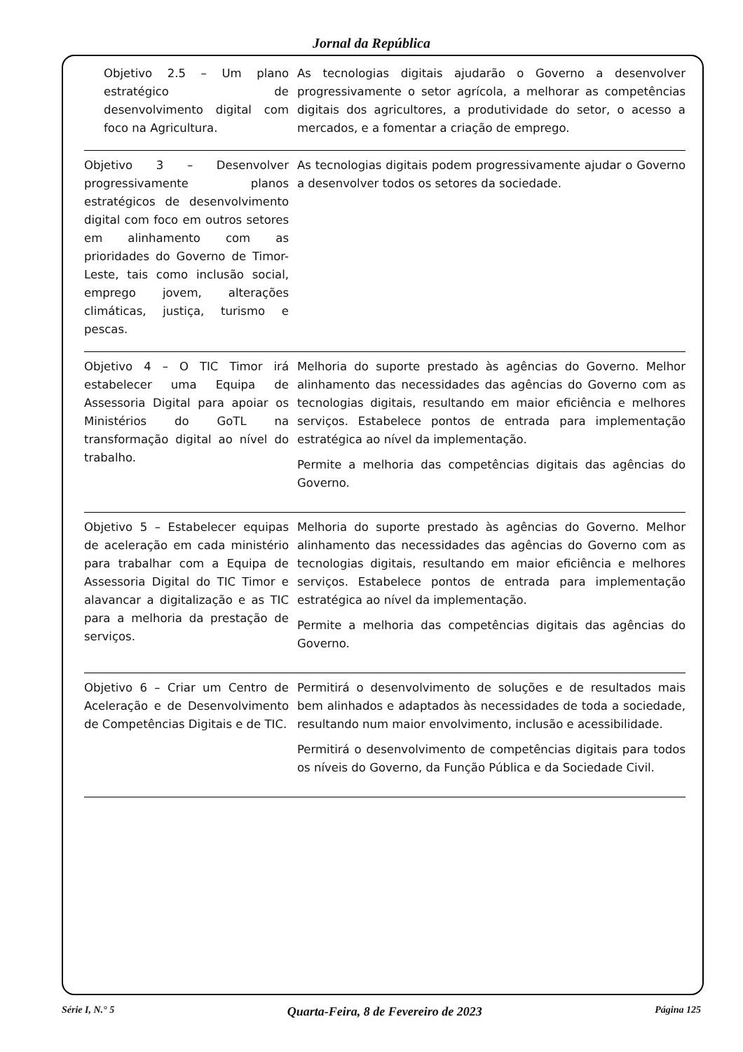Jornal da República
| Objetivo 2.5 – Um plano estratégico de desenvolvimento digital com foco na Agricultura. | As tecnologias digitais ajudarão o Governo a desenvolver progressivamente o setor agrícola, a melhorar as competências digitais dos agricultores, a produtividade do setor, o acesso a mercados, e a fomentar a criação de emprego. |
| Objetivo 3 – Desenvolver progressivamente planos estratégicos de desenvolvimento digital com foco em outros setores em alinhamento com as prioridades do Governo de Timor-Leste, tais como inclusão social, emprego jovem, alterações climáticas, justiça, turismo e pescas. | As tecnologias digitais podem progressivamente ajudar o Governo a desenvolver todos os setores da sociedade. |
| Objetivo 4 – O TIC Timor irá estabelecer uma Equipa de Assessoria Digital para apoiar os Ministérios do GoTL na transformação digital ao nível do trabalho. | Melhoria do suporte prestado às agências do Governo. Melhor alinhamento das necessidades das agências do Governo com as tecnologias digitais, resultando em maior eficiência e melhores serviços. Estabelece pontos de entrada para implementação estratégica ao nível da implementação. Permite a melhoria das competências digitais das agências do Governo. |
| Objetivo 5 – Estabelecer equipas de aceleração em cada ministério para trabalhar com a Equipa de Assessoria Digital do TIC Timor e alavancar a digitalização e as TIC para a melhoria da prestação de serviços. | Melhoria do suporte prestado às agências do Governo. Melhor alinhamento das necessidades das agências do Governo com as tecnologias digitais, resultando em maior eficiência e melhores serviços. Estabelece pontos de entrada para implementação estratégica ao nível da implementação. Permite a melhoria das competências digitais das agências do Governo. |
| Objetivo 6 – Criar um Centro de Aceleração e de Desenvolvimento de Competências Digitais e de TIC. | Permitirá o desenvolvimento de soluções e de resultados mais bem alinhados e adaptados às necessidades de toda a sociedade, resultando num maior envolvimento, inclusão e acessibilidade. Permitirá o desenvolvimento de competências digitais para todos os níveis do Governo, da Função Pública e da Sociedade Civil. |
Série I, N.° 5 Quarta-Feira, 8 de Fevereiro de 2023 Página 125